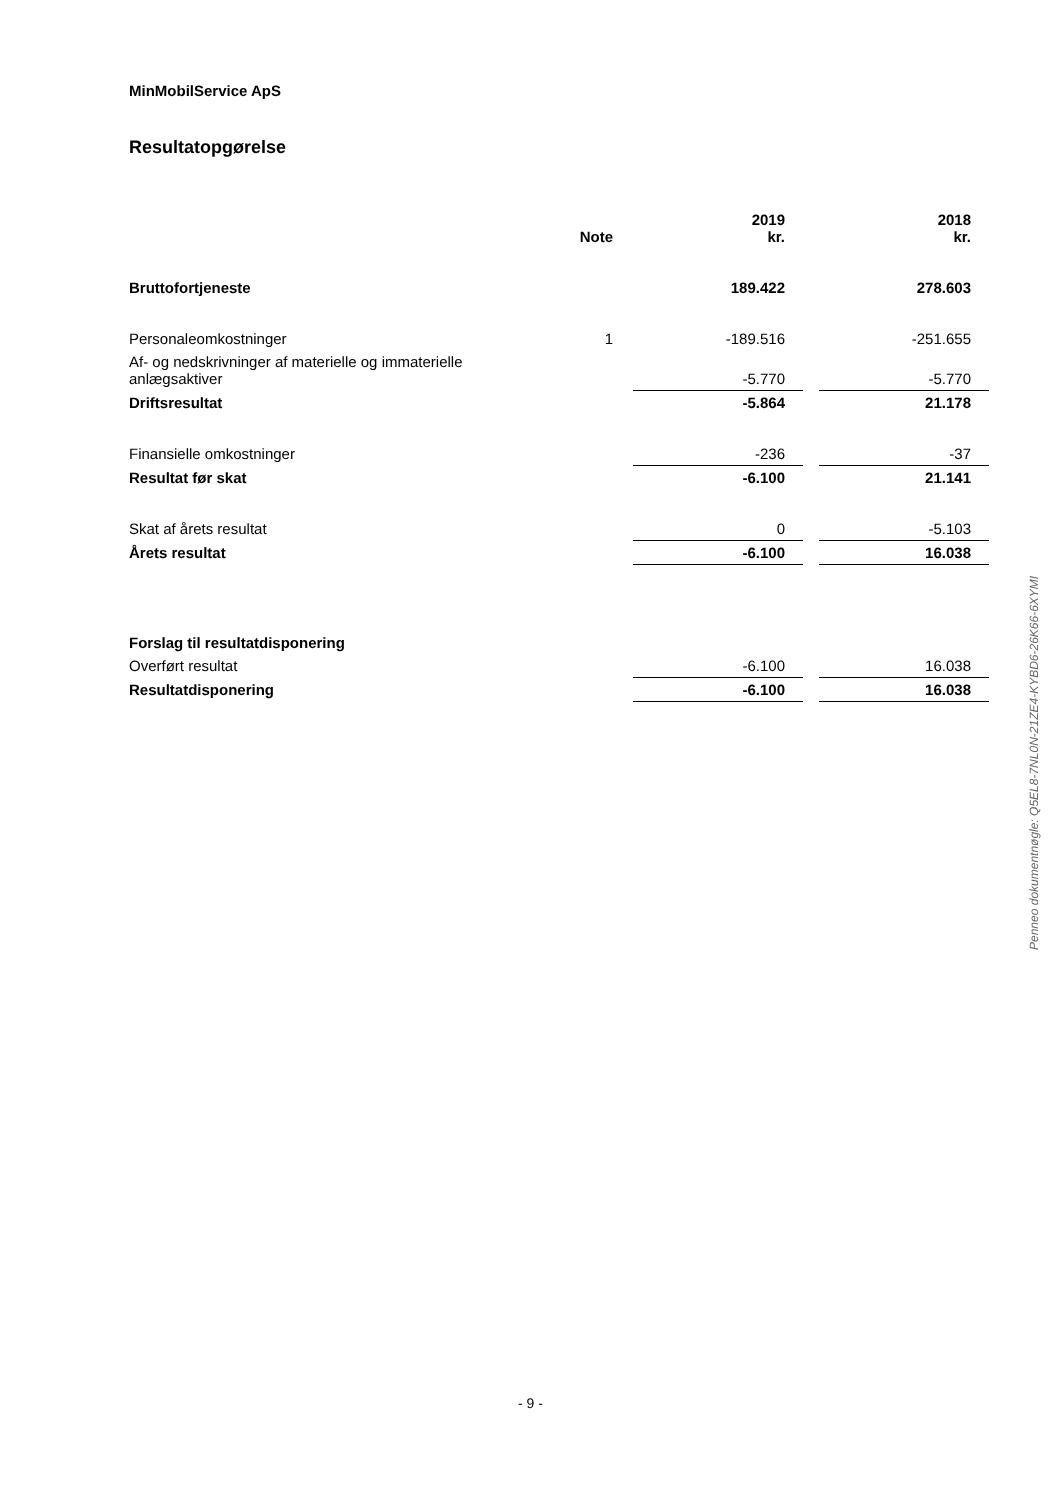MinMobilService ApS
Resultatopgørelse
| | Note | 2019 kr. | | 2018 kr. |
| --- | --- | --- | --- | --- |
| Bruttofortjeneste | | 189.422 | | 278.603 |
| Personaleomkostninger | 1 | -189.516 | | -251.655 |
| Af- og nedskrivninger af materielle og immaterielle anlægsaktiver | | -5.770 | | -5.770 |
| Driftsresultat | | -5.864 | | 21.178 |
| Finansielle omkostninger | | -236 | | -37 |
| Resultat før skat | | -6.100 | | 21.141 |
| Skat af årets resultat | | 0 | | -5.103 |
| Årets resultat | | -6.100 | | 16.038 |
| Forslag til resultatdisponering | | | | |
| Overført resultat | | -6.100 | | 16.038 |
| Resultatdisponering | | -6.100 | | 16.038 |
Penneo dokumentnøgle: Q5EL8-7NL0N-21ZE4-KYBD6-26K66-6XYMI
- 9 -